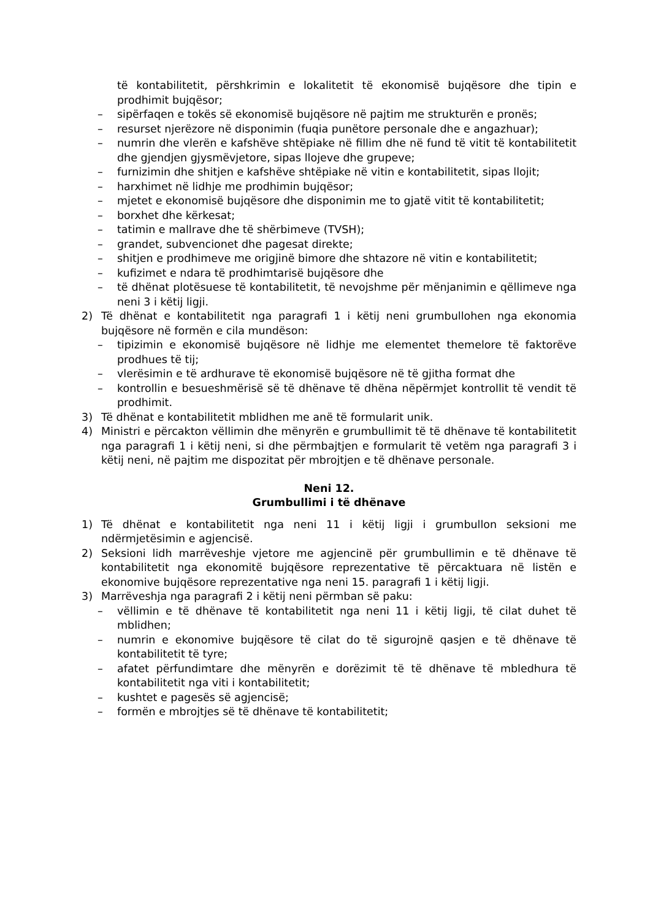të kontabilitetit, përshkrimin e lokalitetit të ekonomisë bujqësore dhe tipin e prodhimit bujqësor;
– sipërfaqen e tokës së ekonomisë bujqësore në pajtim me strukturën e pronës;
– resurset njerëzore në disponimin (fuqia punëtore personale dhe e angazhuar);
– numrin dhe vlerën e kafshëve shtëpiake në fillim dhe në fund të vitit të kontabilitetit dhe gjendjen gjysmëvjetore, sipas llojeve dhe grupeve;
– furnizimin dhe shitjen e kafshëve shtëpiake në vitin e kontabilitetit, sipas llojit;
– harxhimet në lidhje me prodhimin bujqësor;
– mjetet e ekonomisë bujqësore dhe disponimin me to gjatë vitit të kontabilitetit;
– borxhet dhe kërkesat;
– tatimin e mallrave dhe të shërbimeve (TVSH);
– grandet, subvencionet dhe pagesat direkte;
– shitjen e prodhimeve me origjinë bimore dhe shtazore në vitin e kontabilitetit;
– kufizimet e ndara të prodhimtarisë bujqësore dhe
– të dhënat plotësuese të kontabilitetit, të nevojshme për mënjanimin e qëllimeve nga neni 3 i këtij ligji.
2) Të dhënat e kontabilitetit nga paragrafi 1 i këtij neni grumbullohen nga ekonomia bujqësore në formën e cila mundëson:
– tipizimin e ekonomisë bujqësore në lidhje me elementet themelore të faktorëve prodhues të tij;
– vlerësimin e të ardhurave të ekonomisë bujqësore në të gjitha format dhe
– kontrollin e besueshmërisë së të dhënave të dhëna nëpërmjet kontrollit të vendit të prodhimit.
3) Të dhënat e kontabilitetit mblidhen me anë të formularit unik.
4) Ministri e përcakton vëllimin dhe mënyrën e grumbullimit të të dhënave të kontabilitetit nga paragrafi 1 i këtij neni, si dhe përmbajtjen e formularit të vetëm nga paragrafi 3 i këtij neni, në pajtim me dispozitat për mbrojtjen e të dhënave personale.
Neni 12.
Grumbullimi i të dhënave
1) Të dhënat e kontabilitetit nga neni 11 i këtij ligji i grumbullon seksioni me ndërmjetësimin e agjencisë.
2) Seksioni lidh marrëveshje vjetore me agjencinë për grumbullimin e të dhënave të kontabilitetit nga ekonomitë bujqësore reprezentative të përcaktuara në listën e ekonomive bujqësore reprezentative nga neni 15. paragrafi 1 i këtij ligji.
3) Marrëveshja nga paragrafi 2 i këtij neni përmban së paku:
– vëllimin e të dhënave të kontabilitetit nga neni 11 i këtij ligji, të cilat duhet të mblidhen;
– numrin e ekonomive bujqësore të cilat do të sigurojnë qasjen e të dhënave të kontabilitetit të tyre;
– afatet përfundimtare dhe mënyrën e dorëzimit të të dhënave të mbledhura të kontabilitetit nga viti i kontabilitetit;
– kushtet e pagesës së agjencisë;
– formën e mbrojtjes së të dhënave të kontabilitetit;